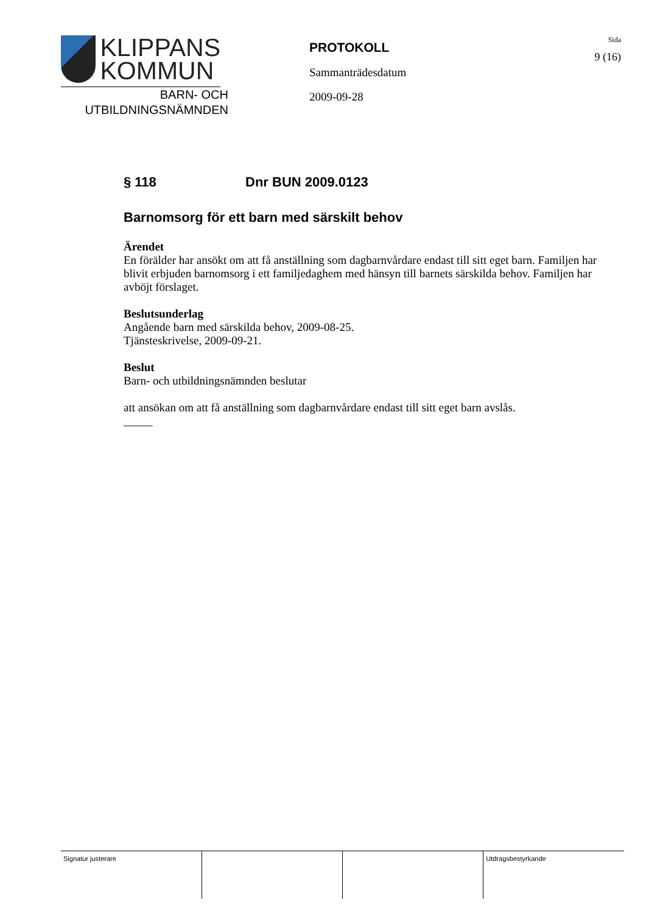KLIPPANS
KOMMUN
BARN- OCH
UTBILDNINGSNÄMNDEN
PROTOKOLL
Sammanträdesdatum
2009-09-28
Sida
9 (16)
§ 118 Dnr BUN 2009.0123
Barnomsorg för ett barn med särskilt behov
Ärendet
En förälder har ansökt om att få anställning som dagbarnvårdare endast till sitt eget barn. Familjen har blivit erbjuden barnomsorg i ett familjedaghem med hänsyn till barnets särskilda behov. Familjen har avböjt förslaget.
Beslutsunderlag
Angående barn med särskilda behov, 2009-08-25.
Tjänsteskrivelse, 2009-09-21.
Beslut
Barn- och utbildningsnämnden beslutar
att ansökan om att få anställning som dagbarnvårdare endast till sitt eget barn avslås.
_____
| Signatur justerare | | | Utdragsbestyrkande |